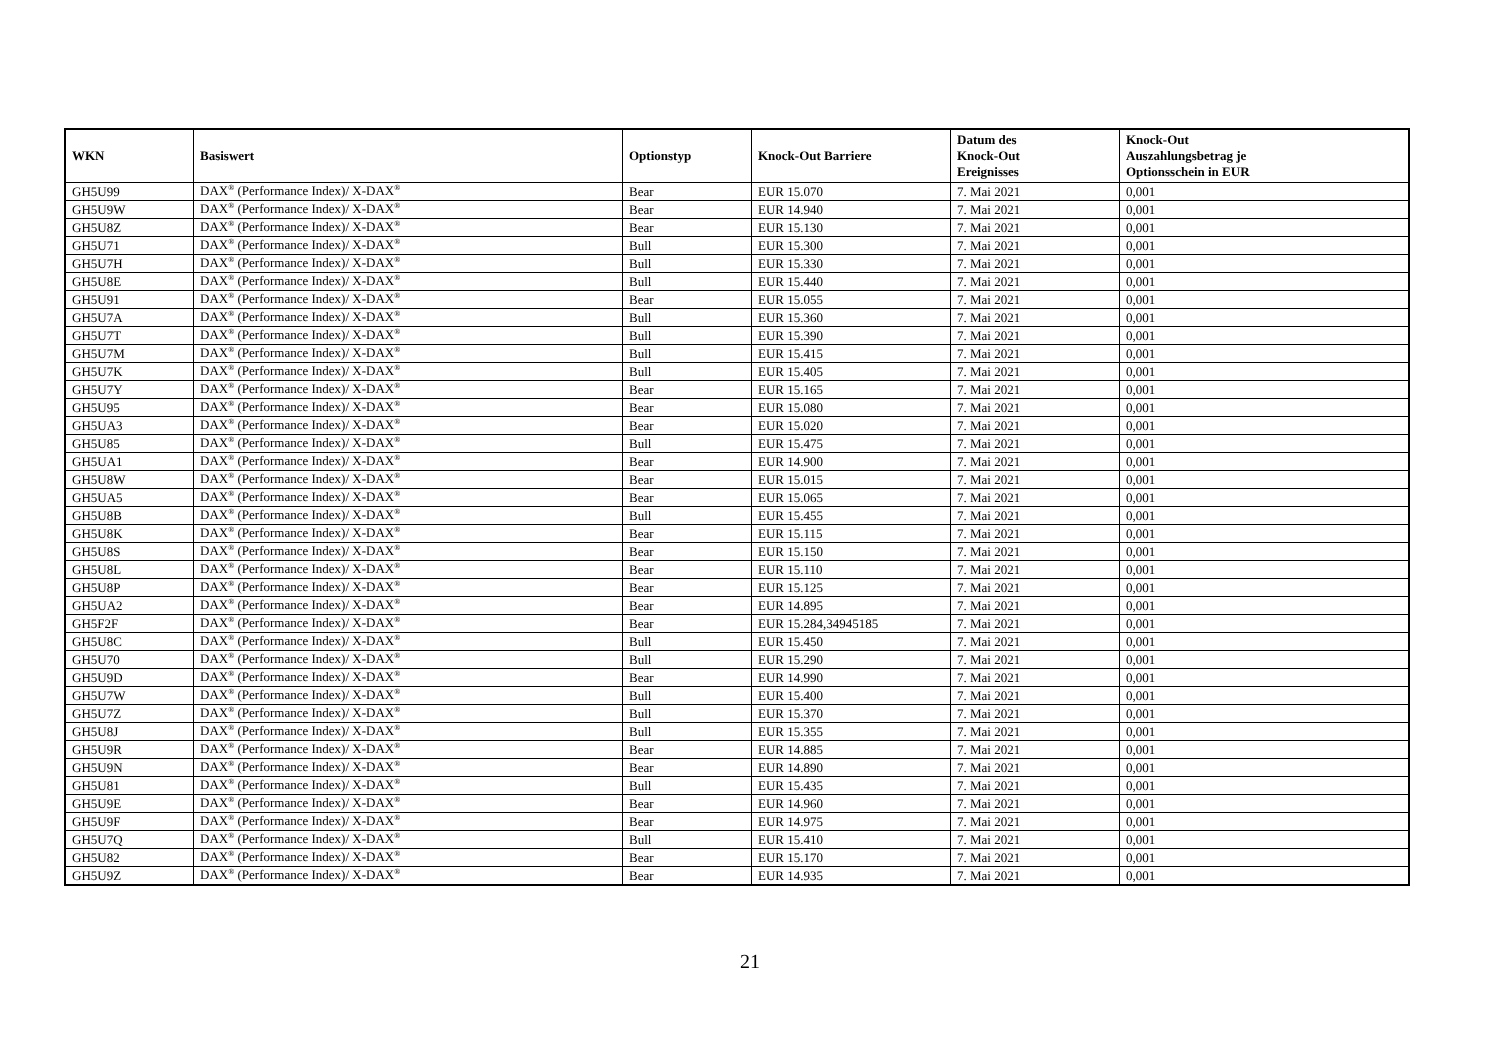| WKN | Basiswert | Optionstyp | Knock-Out Barriere | Datum des Knock-Out Ereignisses | Knock-Out Auszahlungsbetrag je Optionsschein in EUR |
| --- | --- | --- | --- | --- | --- |
| GH5U99 | DAX<sup>®</sup> (Performance Index)/ X-DAX<sup>®</sup> | Bear | EUR 15.070 | 7. Mai 2021 | 0,001 |
| GH5U9W | DAX<sup>®</sup> (Performance Index)/ X-DAX<sup>®</sup> | Bear | EUR 14.940 | 7. Mai 2021 | 0,001 |
| GH5U8Z | DAX<sup>®</sup> (Performance Index)/ X-DAX<sup>®</sup> | Bear | EUR 15.130 | 7. Mai 2021 | 0,001 |
| GH5U71 | DAX<sup>®</sup> (Performance Index)/ X-DAX<sup>®</sup> | Bull | EUR 15.300 | 7. Mai 2021 | 0,001 |
| GH5U7H | DAX<sup>®</sup> (Performance Index)/ X-DAX<sup>®</sup> | Bull | EUR 15.330 | 7. Mai 2021 | 0,001 |
| GH5U8E | DAX<sup>®</sup> (Performance Index)/ X-DAX<sup>®</sup> | Bull | EUR 15.440 | 7. Mai 2021 | 0,001 |
| GH5U91 | DAX<sup>®</sup> (Performance Index)/ X-DAX<sup>®</sup> | Bear | EUR 15.055 | 7. Mai 2021 | 0,001 |
| GH5U7A | DAX<sup>®</sup> (Performance Index)/ X-DAX<sup>®</sup> | Bull | EUR 15.360 | 7. Mai 2021 | 0,001 |
| GH5U7T | DAX<sup>®</sup> (Performance Index)/ X-DAX<sup>®</sup> | Bull | EUR 15.390 | 7. Mai 2021 | 0,001 |
| GH5U7M | DAX<sup>®</sup> (Performance Index)/ X-DAX<sup>®</sup> | Bull | EUR 15.415 | 7. Mai 2021 | 0,001 |
| GH5U7K | DAX<sup>®</sup> (Performance Index)/ X-DAX<sup>®</sup> | Bull | EUR 15.405 | 7. Mai 2021 | 0,001 |
| GH5U7Y | DAX<sup>®</sup> (Performance Index)/ X-DAX<sup>®</sup> | Bear | EUR 15.165 | 7. Mai 2021 | 0,001 |
| GH5U95 | DAX<sup>®</sup> (Performance Index)/ X-DAX<sup>®</sup> | Bear | EUR 15.080 | 7. Mai 2021 | 0,001 |
| GH5UA3 | DAX<sup>®</sup> (Performance Index)/ X-DAX<sup>®</sup> | Bear | EUR 15.020 | 7. Mai 2021 | 0,001 |
| GH5U85 | DAX<sup>®</sup> (Performance Index)/ X-DAX<sup>®</sup> | Bull | EUR 15.475 | 7. Mai 2021 | 0,001 |
| GH5UA1 | DAX<sup>®</sup> (Performance Index)/ X-DAX<sup>®</sup> | Bear | EUR 14.900 | 7. Mai 2021 | 0,001 |
| GH5U8W | DAX<sup>®</sup> (Performance Index)/ X-DAX<sup>®</sup> | Bear | EUR 15.015 | 7. Mai 2021 | 0,001 |
| GH5UA5 | DAX<sup>®</sup> (Performance Index)/ X-DAX<sup>®</sup> | Bear | EUR 15.065 | 7. Mai 2021 | 0,001 |
| GH5U8B | DAX<sup>®</sup> (Performance Index)/ X-DAX<sup>®</sup> | Bull | EUR 15.455 | 7. Mai 2021 | 0,001 |
| GH5U8K | DAX<sup>®</sup> (Performance Index)/ X-DAX<sup>®</sup> | Bear | EUR 15.115 | 7. Mai 2021 | 0,001 |
| GH5U8S | DAX<sup>®</sup> (Performance Index)/ X-DAX<sup>®</sup> | Bear | EUR 15.150 | 7. Mai 2021 | 0,001 |
| GH5U8L | DAX<sup>®</sup> (Performance Index)/ X-DAX<sup>®</sup> | Bear | EUR 15.110 | 7. Mai 2021 | 0,001 |
| GH5U8P | DAX<sup>®</sup> (Performance Index)/ X-DAX<sup>®</sup> | Bear | EUR 15.125 | 7. Mai 2021 | 0,001 |
| GH5UA2 | DAX<sup>®</sup> (Performance Index)/ X-DAX<sup>®</sup> | Bear | EUR 14.895 | 7. Mai 2021 | 0,001 |
| GH5F2F | DAX<sup>®</sup> (Performance Index)/ X-DAX<sup>®</sup> | Bear | EUR 15.284,34945185 | 7. Mai 2021 | 0,001 |
| GH5U8C | DAX<sup>®</sup> (Performance Index)/ X-DAX<sup>®</sup> | Bull | EUR 15.450 | 7. Mai 2021 | 0,001 |
| GH5U70 | DAX<sup>®</sup> (Performance Index)/ X-DAX<sup>®</sup> | Bull | EUR 15.290 | 7. Mai 2021 | 0,001 |
| GH5U9D | DAX<sup>®</sup> (Performance Index)/ X-DAX<sup>®</sup> | Bear | EUR 14.990 | 7. Mai 2021 | 0,001 |
| GH5U7W | DAX<sup>®</sup> (Performance Index)/ X-DAX<sup>®</sup> | Bull | EUR 15.400 | 7. Mai 2021 | 0,001 |
| GH5U7Z | DAX<sup>®</sup> (Performance Index)/ X-DAX<sup>®</sup> | Bull | EUR 15.370 | 7. Mai 2021 | 0,001 |
| GH5U8J | DAX<sup>®</sup> (Performance Index)/ X-DAX<sup>®</sup> | Bull | EUR 15.355 | 7. Mai 2021 | 0,001 |
| GH5U9R | DAX<sup>®</sup> (Performance Index)/ X-DAX<sup>®</sup> | Bear | EUR 14.885 | 7. Mai 2021 | 0,001 |
| GH5U9N | DAX<sup>®</sup> (Performance Index)/ X-DAX<sup>®</sup> | Bear | EUR 14.890 | 7. Mai 2021 | 0,001 |
| GH5U81 | DAX<sup>®</sup> (Performance Index)/ X-DAX<sup>®</sup> | Bull | EUR 15.435 | 7. Mai 2021 | 0,001 |
| GH5U9E | DAX<sup>®</sup> (Performance Index)/ X-DAX<sup>®</sup> | Bear | EUR 14.960 | 7. Mai 2021 | 0,001 |
| GH5U9F | DAX<sup>®</sup> (Performance Index)/ X-DAX<sup>®</sup> | Bear | EUR 14.975 | 7. Mai 2021 | 0,001 |
| GH5U7Q | DAX<sup>®</sup> (Performance Index)/ X-DAX<sup>®</sup> | Bull | EUR 15.410 | 7. Mai 2021 | 0,001 |
| GH5U82 | DAX<sup>®</sup> (Performance Index)/ X-DAX<sup>®</sup> | Bear | EUR 15.170 | 7. Mai 2021 | 0,001 |
| GH5U9Z | DAX<sup>®</sup> (Performance Index)/ X-DAX<sup>®</sup> | Bear | EUR 14.935 | 7. Mai 2021 | 0,001 |
21